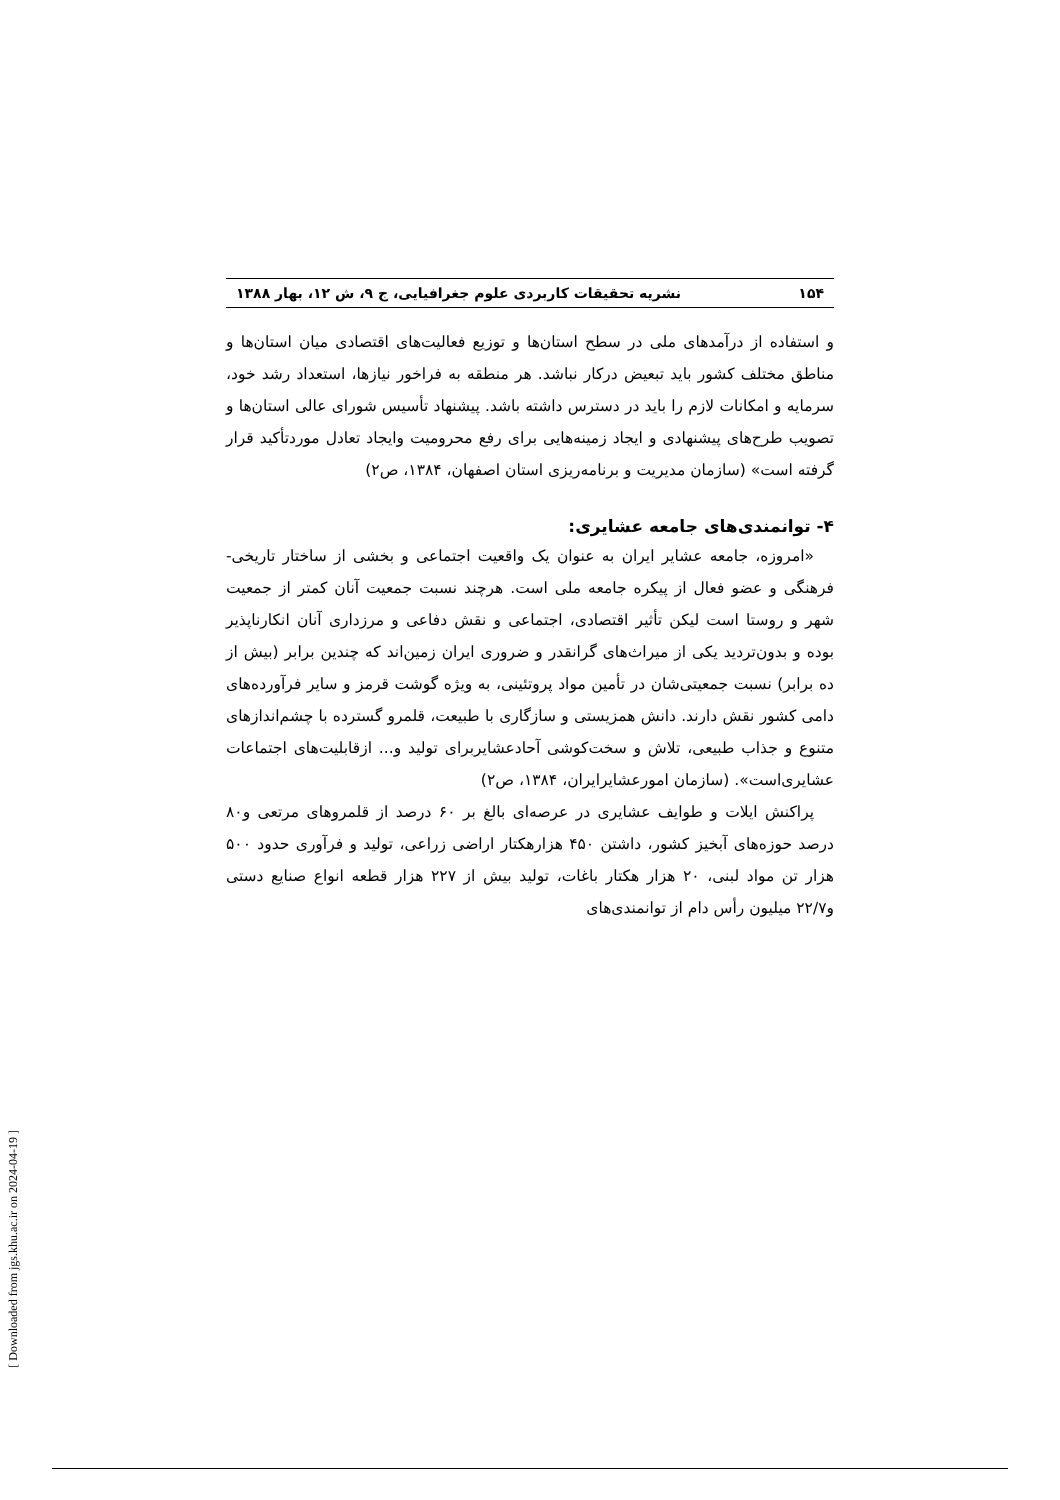۱۵۴ نشریه تحقیقات کاربردی علوم جغرافیایی، ج ۹، ش ۱۲، بهار ۱۳۸۸
و استفاده از درآمدهای ملی در سطح استان‌ها و توزیع فعالیت‌های اقتصادی میان استان‌ها و مناطق مختلف کشور باید تبعیض درکار نباشد. هر منطقه به فراخور نیازها، استعداد رشد خود، سرمایه و امکانات لازم را باید در دسترس داشته باشد. پیشنهاد تأسیس شورای عالی استان‌ها و تصویب طرح‌های پیشنهادی و ایجاد زمینه‌هایی برای رفع محرومیت وایجاد تعادل موردتأکید قرار گرفته است» (سازمان مدیریت و برنامه‌ریزی استان اصفهان، ۱۳۸۴، ص۲)
۴- توانمندی‌های جامعه عشایری:
«امروزه، جامعه عشایر ایران به عنوان یک واقعیت اجتماعی و بخشی از ساختار تاریخی- فرهنگی و عضو فعال از پیکره جامعه ملی است. هرچند نسبت جمعیت آنان کمتر از جمعیت شهر و روستا است لیکن تأثیر اقتصادی، اجتماعی و نقش دفاعی و مرزداری آنان انکارناپذیر بوده و بدون‌تردید یکی از میراث‌های گرانقدر و ضروری ایران زمین‌اند که چندین برابر (بیش از ده برابر) نسبت جمعیتی‌شان در تأمین مواد پروتئینی، به ویژه گوشت قرمز و سایر فرآورده‌های دامی کشور نقش دارند. دانش همزیستی و سازگاری با طبیعت، قلمرو گسترده با چشم‌اندازهای متنوع و جذاب طبیعی، تلاش و سخت‌کوشی آحادعشایربرای تولید و... ازقابلیت‌های اجتماعات عشایری‌است». (سازمان امورعشایرایران، ۱۳۸۴، ص۲)
پراکنش ایلات و طوایف عشایری در عرصه‌ای بالغ بر ۶۰ درصد از قلمروهای مرتعی و۸۰ درصد حوزه‌های آبخیز کشور، داشتن ۴۵۰ هزارهکتار اراضی زراعی، تولید و فرآوری حدود ۵۰۰ هزار تن مواد لبنی، ۲۰ هزار هکتار باغات، تولید بیش از ۲۲۷ هزار قطعه انواع صنایع دستی و۲۲/۷ میلیون رأس دام از توانمندی‌های
[ Downloaded from jgs.khu.ac.ir on 2024-04-19 ]